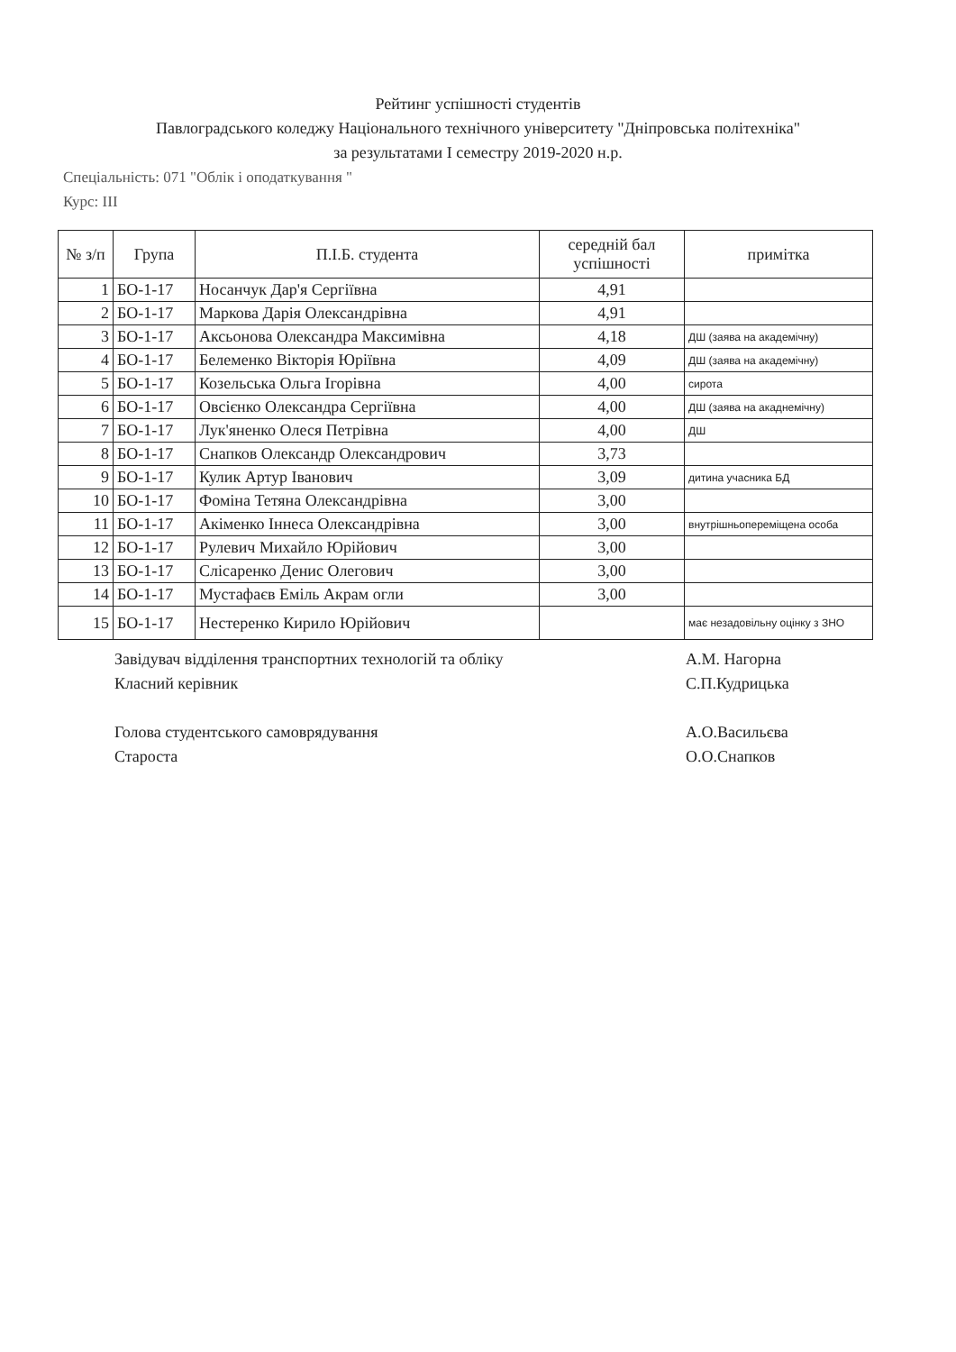Рейтинг успішності студентів
Павлоградського коледжу Національного технічного університету "Дніпровська політехніка"
за результатами І семестру 2019-2020 н.р.
Спеціальність: 071 "Облік і оподаткування "
Курс: ІІІ
| № з/п | Група | П.І.Б. студента | середній бал успішності | примітка |
| --- | --- | --- | --- | --- |
| 1 | БО-1-17 | Носанчук Дар'я Сергіївна | 4,91 | |
| 2 | БО-1-17 | Маркова Дарія Олександрівна | 4,91 | |
| 3 | БО-1-17 | Аксьонова Олександра Максимівна | 4,18 | ДШ (заява на академічну) |
| 4 | БО-1-17 | Белеменко Вікторія Юріївна | 4,09 | ДШ (заява на академічну) |
| 5 | БО-1-17 | Козельська Ольга Ігорівна | 4,00 | сирота |
| 6 | БО-1-17 | Овсієнко Олександра Сергіївна | 4,00 | ДШ (заява на акаднемічну) |
| 7 | БО-1-17 | Лук'яненко Олеся Петрівна | 4,00 | ДШ |
| 8 | БО-1-17 | Снапков Олександр Олександрович | 3,73 | |
| 9 | БО-1-17 | Кулик Артур Іванович | 3,09 | дитина учасника БД |
| 10 | БО-1-17 | Фоміна Тетяна Олександрівна | 3,00 | |
| 11 | БО-1-17 | Акіменко Іннеса Олександрівна | 3,00 | внутрішньопереміщена особа |
| 12 | БО-1-17 | Рулевич Михайло Юрійович | 3,00 | |
| 13 | БО-1-17 | Слісаренко Денис Олегович | 3,00 | |
| 14 | БО-1-17 | Мустафаєв Еміль Акрам огли | 3,00 | |
| 15 | БО-1-17 | Нестеренко Кирило Юрійович | | має незадовільну оцінку з ЗНО |
Завідувач відділення транспортних технологій та обліку
А.М. Нагорна
Класний керівник
С.П.Кудрицька
Голова студентського самоврядування
А.О.Васильєва
Староста
О.О.Снапков